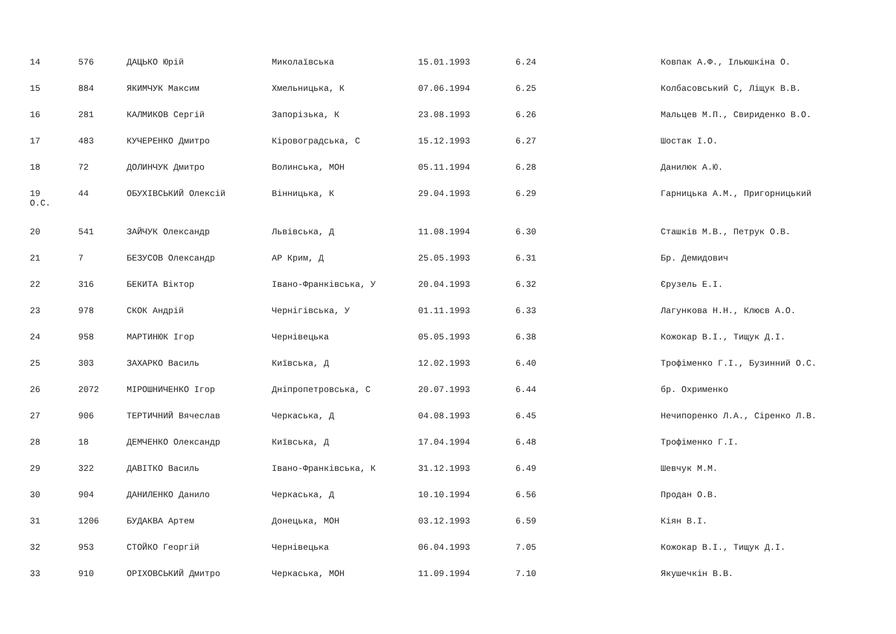14 576 ДАЦЬКО Юрій Миколаївська 15.01.1993 6.24 Ковпак А.Ф., Ільюшкіна О.
15 884 ЯКИМЧУК Максим Хмельницька, К 07.06.1994 6.25 Колбасовський С, Ліщук В.В.
16 281 КАЛМИКОВ Сергій Запорізька, К 23.08.1993 6.26 Мальцев М.П., Свириденко В.О.
17 483 КУЧЕРЕНКО Дмитро Кіровоградська, С 15.12.1993 6.27 Шостак І.О.
18 72 ДОЛИНЧУК Дмитро Волинська, МОН 05.11.1994 6.28 Данилюк А.Ю.
19
О.С. 44 ОБУХІВСЬКИЙ Олексій Вінницька, К 29.04.1993 6.29 Гарницька А.М., Пригорницький
20 541 ЗАЙЧУК Олександр Львівська, Д 11.08.1994 6.30 Сташків М.В., Петрук О.В.
21 7 БЕЗУСОВ Олександр АР Крим, Д 25.05.1993 6.31 Бр. Демидович
22 316 БЕКИТА Віктор Івано-Франківська, У 20.04.1993 6.32 Єрузель Е.І.
23 978 СКОК Андрій Чернігівська, У 01.11.1993 6.33 Лагункова Н.Н., Клюєв А.О.
24 958 МАРТИНЮК Ігор Чернівецька 05.05.1993 6.38 Кожокар В.І., Тищук Д.І.
25 303 ЗАХАРКО Василь Київська, Д 12.02.1993 6.40 Трофіменко Г.І., Бузинний О.С.
26 2072 МІРОШНИЧЕНКО Ігор Дніпропетровська, С 20.07.1993 6.44 бр. Охрименко
27 906 ТЕРТИЧНИЙ Вячеслав Черкаська, Д 04.08.1993 6.45 Нечипоренко Л.А., Сіренко Л.В.
28 18 ДЕМЧЕНКО Олександр Київська, Д 17.04.1994 6.48 Трофіменко Г.І.
29 322 ДАВІТКО Василь Івано-Франківська, К 31.12.1993 6.49 Шевчук М.М.
30 904 ДАНИЛЕНКО Данило Черкаська, Д 10.10.1994 6.56 Продан О.В.
31 1206 БУДАКВА Артем Донецька, МОН 03.12.1993 6.59 Кіян В.І.
32 953 СТОЙКО Георгій Чернівецька 06.04.1993 7.05 Кожокар В.І., Тищук Д.І.
33 910 ОРІХОВСЬКИЙ Дмитро Черкаська, МОН 11.09.1994 7.10 Якушечкін В.В.